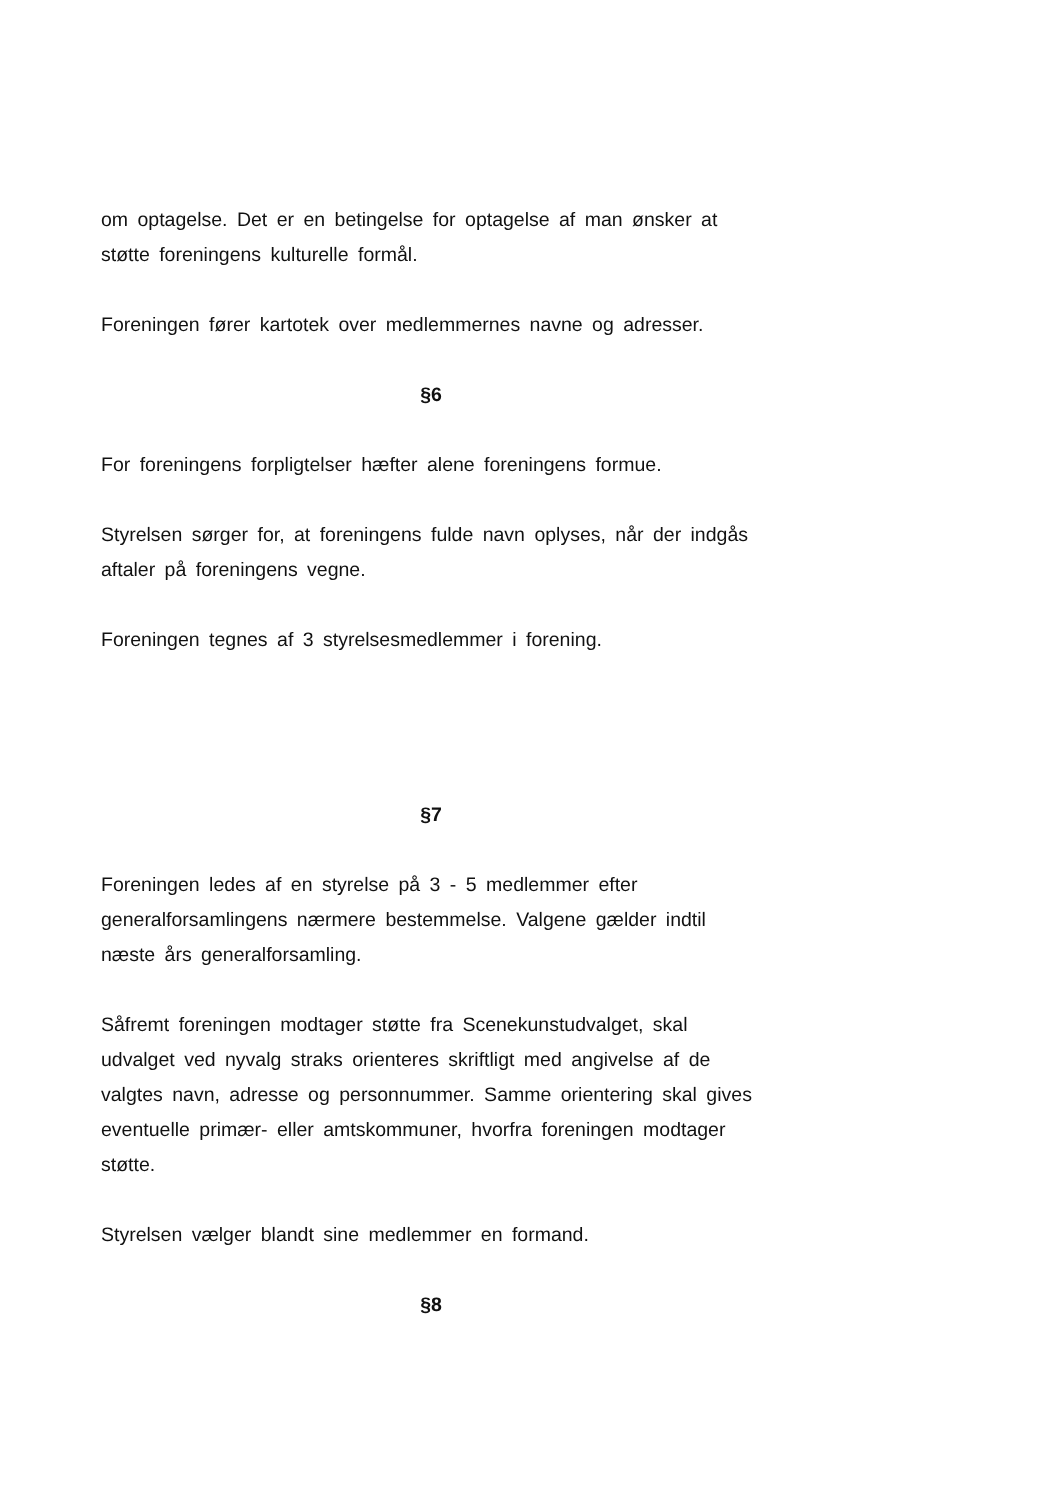om optagelse. Det er en betingelse for optagelse af man ønsker at støtte foreningens kulturelle formål.
Foreningen fører kartotek over medlemmernes navne og adresser.
§6
For foreningens forpligtelser hæfter alene foreningens formue.
Styrelsen sørger for, at foreningens fulde navn oplyses, når der indgås aftaler på foreningens vegne.
Foreningen tegnes af 3 styrelsesmedlemmer i forening.
§7
Foreningen ledes af en styrelse på 3 - 5 medlemmer efter generalforsamlingens nærmere bestemmelse. Valgene gælder indtil næste års generalforsamling.
Såfremt foreningen modtager støtte fra Scenekunstudvalget, skal udvalget ved nyvalg straks orienteres skriftligt med angivelse af de valgtes navn, adresse og personnummer. Samme orientering skal gives eventuelle primær- eller amtskommuner, hvorfra foreningen modtager støtte.
Styrelsen vælger blandt sine medlemmer en formand.
§8